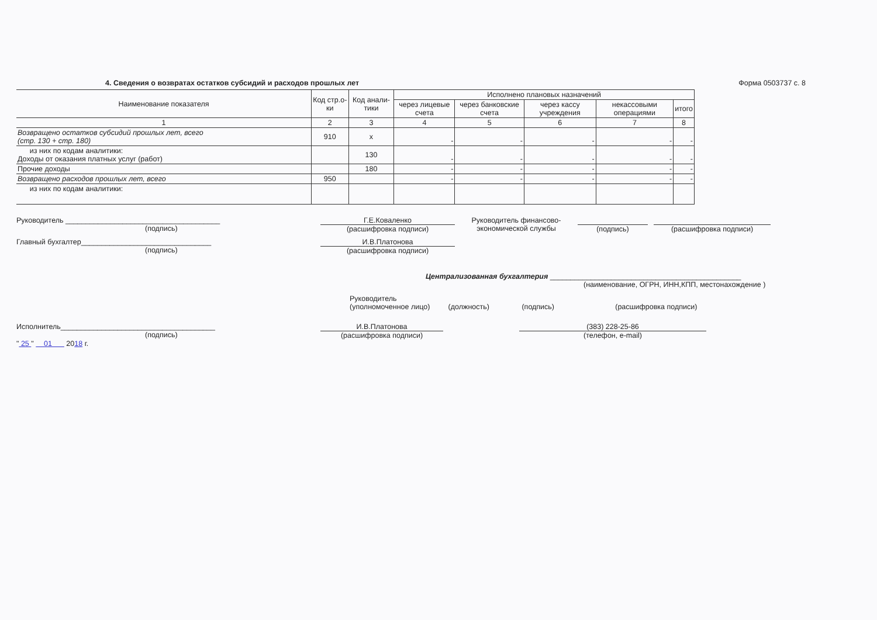4. Сведения о возвратах остатков субсидий и расходов прошлых лет Форма 0503737 с. 8
| Наименование показателя | Код стр.о-ки | Код анали-тики | Исполнено плановых назначений | | | | |
| --- | --- | --- | --- | --- | --- | --- | --- |
| | | | через лицевые счета | через банковские счета | через кассу учреждения | некассовыми операциями | итого |
| 1 | 2 | 3 | 4 | 5 | 6 | 7 | 8 |
| Возвращено остатков субсидий прошлых лет, всего (стр. 130 + стр. 180) | 910 | x | - | - | - | - | - |
| из них по кодам аналитики: Доходы от оказания платных услуг (работ) | | 130 | - | - | - | - | - |
| Прочие доходы | | 180 | - | - | - | - | - |
| Возвращено расходов прошлых лет, всего | 950 | | - | - | - | - | - |
| из них по кодам аналитики: | | | | | | | |
Руководитель ______________________________________
(подпись)
Г.Е.Коваленко
(расшифровка подписи)
Руководитель финансово-экономической службы
(подпись)
(расшифровка подписи)
Главный бухгалтер________________________________
(подпись)
И.В.Платонова
(расшифровка подписи)
Централизованная бухгалтерия _______________________________________________
(наименование, ОГРН, ИНН,КПП, местонахождение )
Руководитель
(уполномоченное лицо) (должность) (подпись) (расшифровка подписи)
Исполнитель______________________________________
(подпись)
И.В.Платонова
(расшифровка подписи)
(383) 228-25-86
(телефон, e-mail)
" 25 " 01 2018 г.